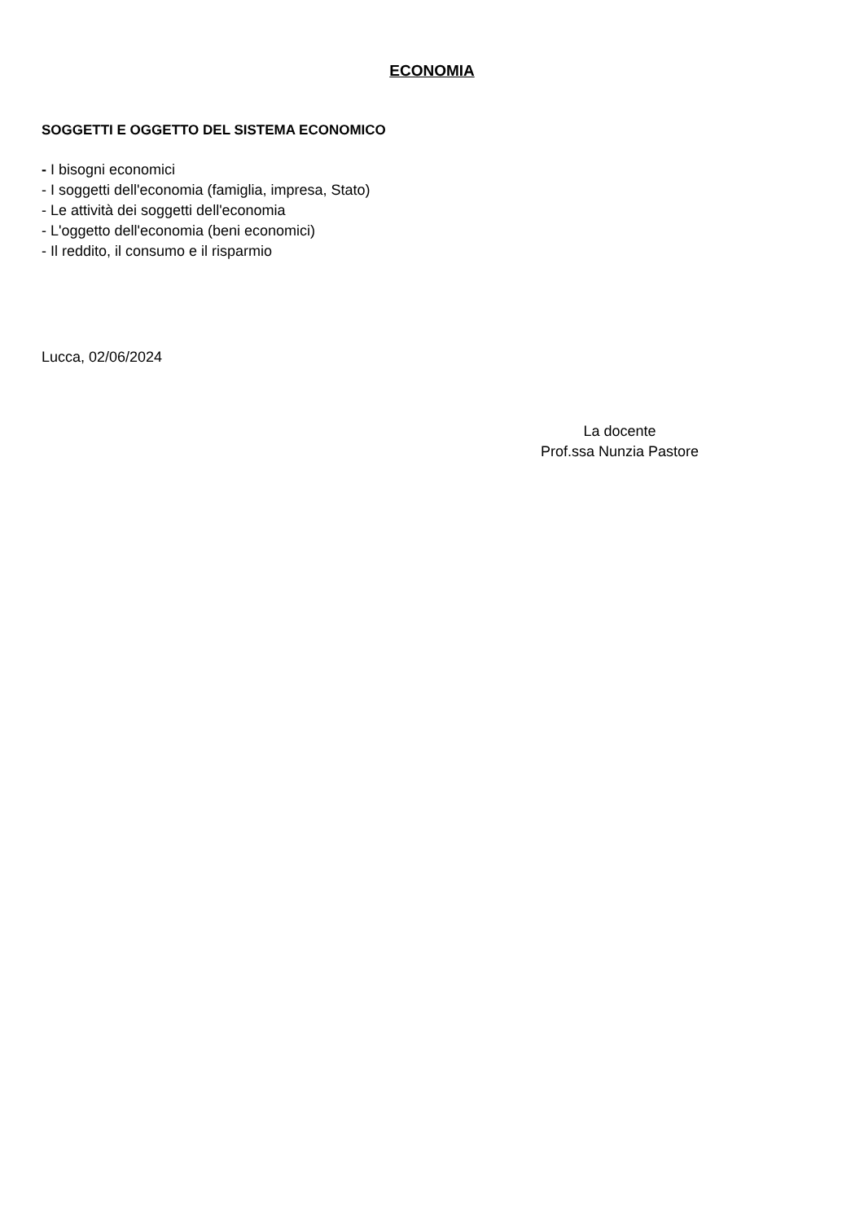ECONOMIA
SOGGETTI E OGGETTO DEL SISTEMA ECONOMICO
- I bisogni economici
- I soggetti dell'economia (famiglia, impresa, Stato)
- Le attività dei soggetti dell'economia
- L'oggetto dell'economia (beni economici)
- Il reddito, il consumo e il risparmio
Lucca, 02/06/2024
La docente
Prof.ssa Nunzia Pastore